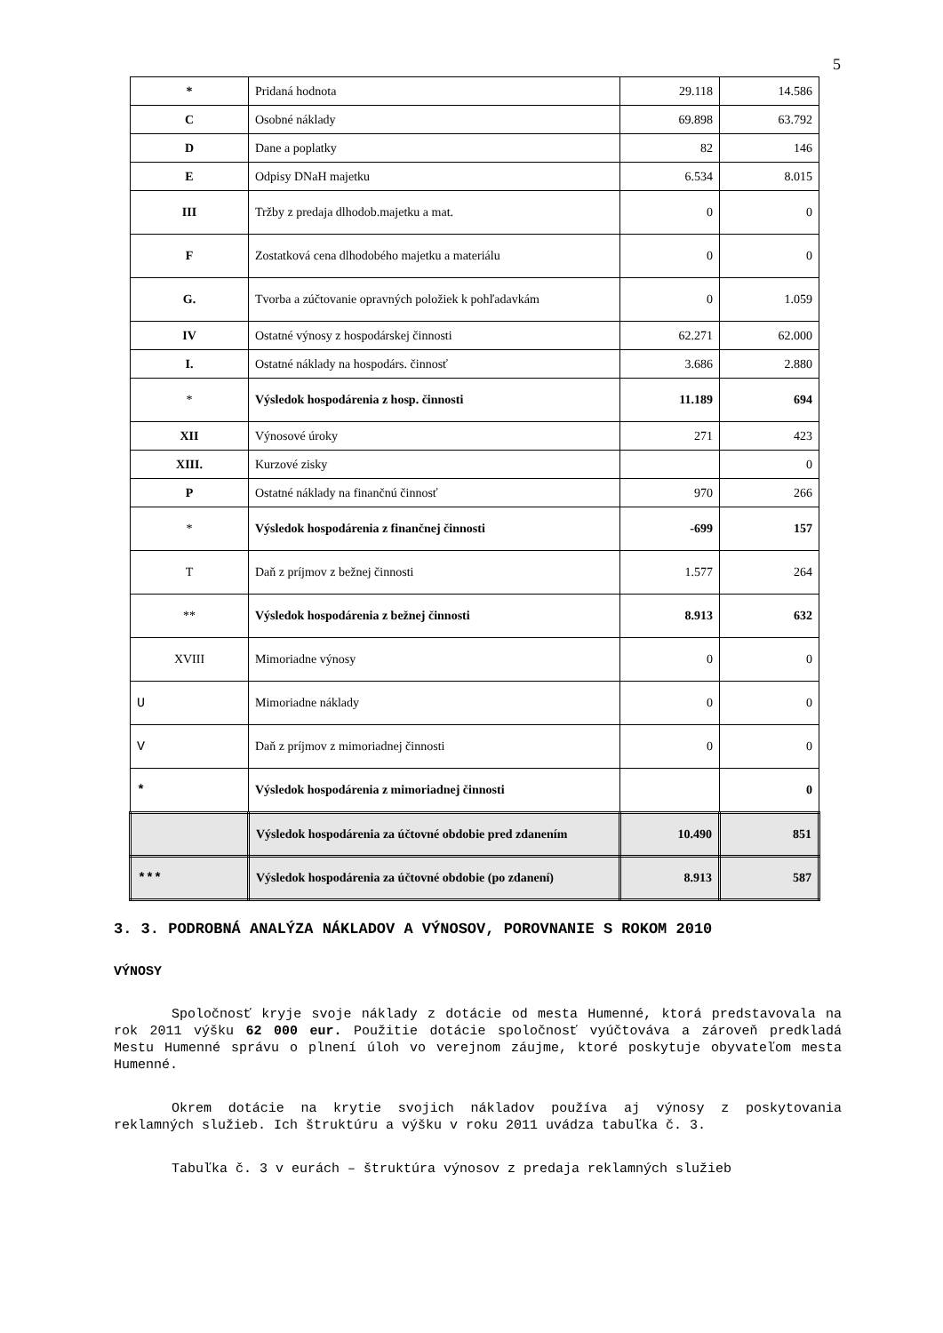5
| * | Pridaná hodnota | 29.118 | 14.586 |
| C | Osobné náklady | 69.898 | 63.792 |
| D | Dane a poplatky | 82 | 146 |
| E | Odpisy DNaH majetku | 6.534 | 8.015 |
| III | Tržby z predaja dlhodob.majetku a mat. | 0 | 0 |
| F | Zostatková cena dlhodobého majetku a materiálu | 0 | 0 |
| G. | Tvorba a zúčtovanie opravných položiek k pohľadavkám | 0 | 1.059 |
| IV | Ostatné výnosy z hospodárskej činnosti | 62.271 | 62.000 |
| I. | Ostatné náklady na hospodárs. činnosť | 3.686 | 2.880 |
| * | Výsledok hospodárenia z hosp. činnosti | 11.189 | 694 |
| XII | Výnosové úroky | 271 | 423 |
| XIII. | Kurzové zisky | | 0 |
| P | Ostatné náklady na finančnú činnosť | 970 | 266 |
| * | Výsledok hospodárenia z finančnej činnosti | -699 | 157 |
| T | Daň z príjmov z bežnej činnosti | 1.577 | 264 |
| ** | Výsledok hospodárenia z bežnej činnosti | 8.913 | 632 |
| XVIII | Mimoriadne výnosy | 0 | 0 |
| U | Mimoriadne náklady | 0 | 0 |
| V | Daň z príjmov z mimoriadnej činnosti | 0 | 0 |
| * | Výsledok hospodárenia z mimoriadnej činnosti | | 0 |
| | Výsledok hospodárenia za účtovné obdobie pred zdanením | 10.490 | 851 |
| *** | Výsledok hospodárenia za účtovné obdobie (po zdanení) | 8.913 | 587 |
3. 3. PODROBNÁ ANALÝZA NÁKLADOV A VÝNOSOV, POROVNANIE S ROKOM 2010
VÝNOSY
Spoločnosť kryje svoje náklady z dotácie od mesta Humenné, ktorá predstavovala na rok 2011 výšku 62 000 eur. Použitie dotácie spoločnosť vyúčtováva a zároveň predkladá Mestu Humenné správu o plnení úloh vo verejnom záujme, ktoré poskytuje obyvateľom mesta Humenné.
Okrem dotácie na krytie svojich nákladov používa aj výnosy z poskytovania reklamných služieb. Ich štruktúru a výšku v roku 2011 uvádza tabuľka č. 3.
Tabuľka č. 3 v eurách – štruktúra výnosov z predaja reklamných služieb